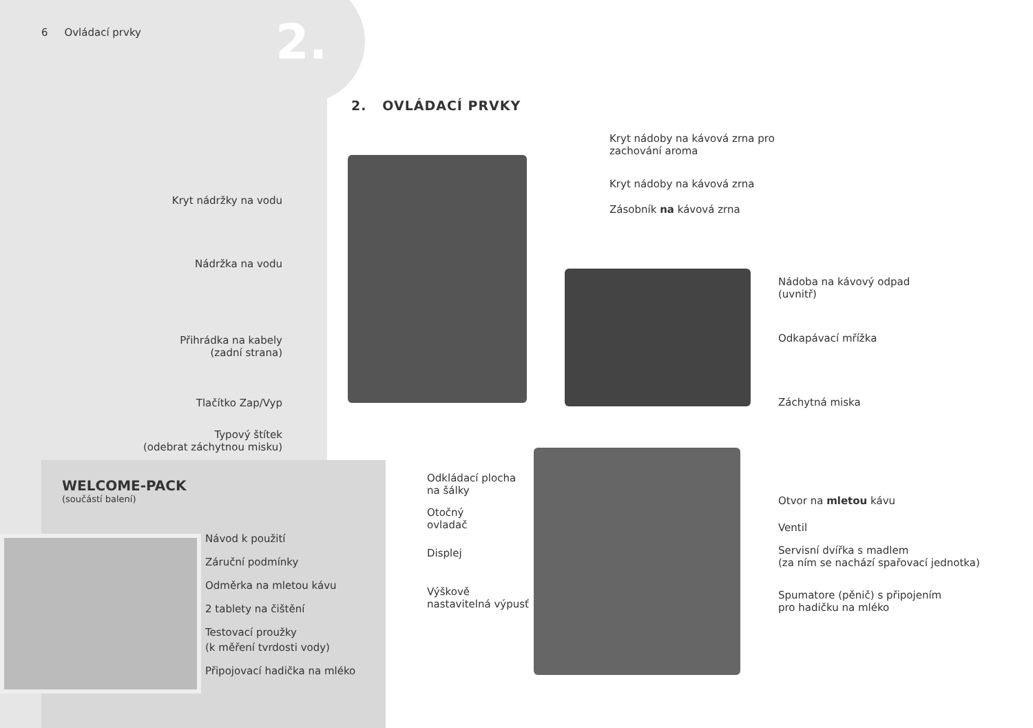2.
6 Ovládací prvky
2. OVLÁDACÍ PRVKY
Kryt nádržky na vodu
Nádržka na vodu
Přihrádka na kabely
(zadní strana)
Tlačítko Zap/Vyp
Typový štítek
(odebrat záchytnou misku)
Kryt nádoby na kávová zrna pro
zachování aroma
Kryt nádoby na kávová zrna
Zásobník na kávová zrna
Nádoba na kávový odpad
(uvnitř)
Odkapávací mřížka
Záchytná miska
Odkládací plocha
na šálky
Otočný
ovladač
Displej
Výškově
nastavitelná výpusť
Otvor na mletou kávu
Ventil
Servisní dvířka s madlem
(za ním se nachází spařovací jednotka)
Spumatore (pěnič) s připojením
pro hadičku na mléko
WELCOME-PACK
(součástí balení)
Návod k použití
Záruční podmínky
Odměrka na mletou kávu
2 tablety na čištění
Testovací proužky
(k měření tvrdosti vody)
Připojovací hadička na mléko